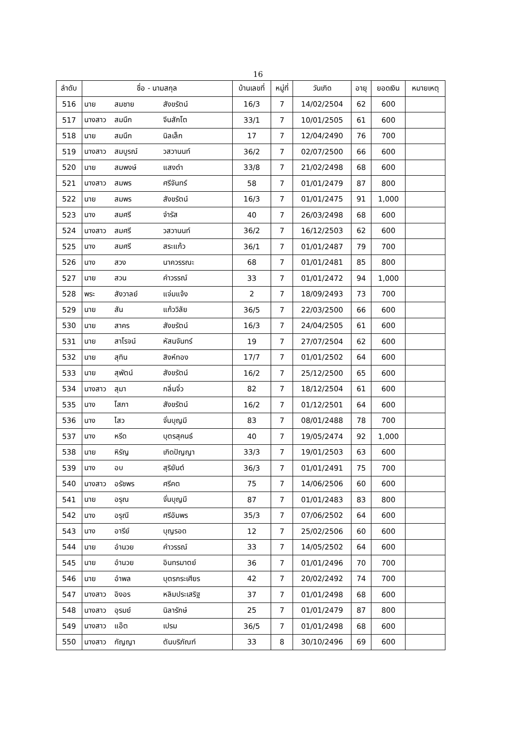16
| ลำดับ | ชื่อ - นามสกุล | บ้านเลขที่ | หมู่ที่ | วันเกิด | อายุ | ยอดเงิน | หมายเหตุ |
| --- | --- | --- | --- | --- | --- | --- | --- |
| 516 | นาย สมชาย สังขรัตน์ | 16/3 | 7 | 14/02/2504 | 62 | 600 | |
| 517 | นางสาว สมนึก จีนสักโต | 33/1 | 7 | 10/01/2505 | 61 | 600 | |
| 518 | นาย สมนึก นิลเล็ก | 17 | 7 | 12/04/2490 | 76 | 700 | |
| 519 | นางสาว สมบูรณ์ วสวานนท์ | 36/2 | 7 | 02/07/2500 | 66 | 600 | |
| 520 | นาย สมพงษ์ แสงดำ | 33/8 | 7 | 21/02/2498 | 68 | 600 | |
| 521 | นางสาว สมพร ศรีจันทร์ | 58 | 7 | 01/01/2479 | 87 | 800 | |
| 522 | นาย สมพร สังขรัตน์ | 16/3 | 7 | 01/01/2475 | 91 | 1,000 | |
| 523 | นาง สมศรี จำรัส | 40 | 7 | 26/03/2498 | 68 | 600 | |
| 524 | นางสาว สมศรี วสวานนท์ | 36/2 | 7 | 16/12/2503 | 62 | 600 | |
| 525 | นาง สมศรี สระแก้ว | 36/1 | 7 | 01/01/2487 | 79 | 700 | |
| 526 | นาง สวง นาควรรณะ | 68 | 7 | 01/01/2481 | 85 | 800 | |
| 527 | นาย สวน คำวรรณ์ | 33 | 7 | 01/01/2472 | 94 | 1,000 | |
| 528 | พระ สังวาลย์ แจ่มแจ้ง | 2 | 7 | 18/09/2493 | 73 | 700 | |
| 529 | นาย สัน แก้ววิลัย | 36/5 | 7 | 22/03/2500 | 66 | 600 | |
| 530 | นาย สาคร สังขรัตน์ | 16/3 | 7 | 24/04/2505 | 61 | 600 | |
| 531 | นาย สาโรจน์ หัสนจันทร์ | 19 | 7 | 27/07/2504 | 62 | 600 | |
| 532 | นาย สุทิน สิงห์ทอง | 17/7 | 7 | 01/01/2502 | 64 | 600 | |
| 533 | นาย สุพัตน์ สังขรัตน์ | 16/2 | 7 | 25/12/2500 | 65 | 600 | |
| 534 | นางสาว สุมา กลิ่นจิ๋ว | 82 | 7 | 18/12/2504 | 61 | 600 | |
| 535 | นาง โสภา สังขรัตน์ | 16/2 | 7 | 01/12/2501 | 64 | 600 | |
| 536 | นาง ไสว จั่นบุญมี | 83 | 7 | 08/01/2488 | 78 | 700 | |
| 537 | นาง หรีด บุตรสุคนธ์ | 40 | 7 | 19/05/2474 | 92 | 1,000 | |
| 538 | นาย หิรัญ เกิดปัญญา | 33/3 | 7 | 19/01/2503 | 63 | 600 | |
| 539 | นาง อบ สุริยันต์ | 36/3 | 7 | 01/01/2491 | 75 | 700 | |
| 540 | นางสาว อรัชพร ศรีคต | 75 | 7 | 14/06/2506 | 60 | 600 | |
| 541 | นาย อรุณ จั่นบุญมี | 87 | 7 | 01/01/2483 | 83 | 800 | |
| 542 | นาง อรุณี ศรีอัมพร | 35/3 | 7 | 07/06/2502 | 64 | 600 | |
| 543 | นาง อารีย์ บุญรอด | 12 | 7 | 25/02/2506 | 60 | 600 | |
| 544 | นาย อำนวย คำวรรณ์ | 33 | 7 | 14/05/2502 | 64 | 600 | |
| 545 | นาย อำนวย อินทรมาตย์ | 36 | 7 | 01/01/2496 | 70 | 700 | |
| 546 | นาย อำพล บุตรกระเศียร | 42 | 7 | 20/02/2492 | 74 | 700 | |
| 547 | นางสาว อิงอร หลิมประเสริฐ | 37 | 7 | 01/01/2498 | 68 | 600 | |
| 548 | นางสาว อุรมย์ นิลารักษ์ | 25 | 7 | 01/01/2479 | 87 | 800 | |
| 549 | นางสาว แอ๊ต เปรม | 36/5 | 7 | 01/01/2498 | 68 | 600 | |
| 550 | นางสาว กัญญา ตันบริภัณฑ์ | 33 | 8 | 30/10/2496 | 69 | 600 | |